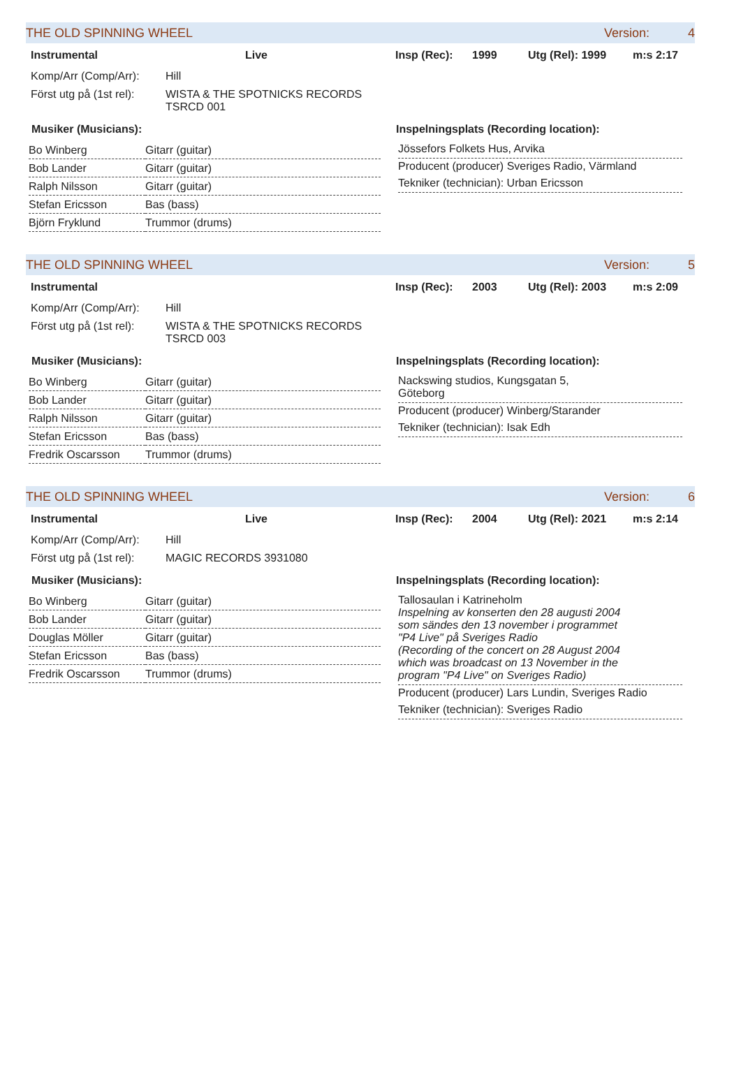THE OLD SPINNING WHEEL Version: 4
Instrumental Live Insp (Rec): 1999 Utg (Rel): 1999 m:s 2:17
Komp/Arr (Comp/Arr): Hill
Först utg på (1st rel): WISTA & THE SPOTNICKS RECORDS
TSRCD 001
Musiker (Musicians):
| Bo Winberg | Gitarr (guitar) |
| Bob Lander | Gitarr (guitar) |
| Ralph Nilsson | Gitarr (guitar) |
| Stefan Ericsson | Bas (bass) |
| Björn Fryklund | Trummor (drums) |
Inspelningsplats (Recording location):
Jössefors Folkets Hus, Arvika
Producent (producer) Sveriges Radio, Värmland
Tekniker (technician): Urban Ericsson
THE OLD SPINNING WHEEL Version: 5
Instrumental Insp (Rec): 2003 Utg (Rel): 2003 m:s 2:09
Komp/Arr (Comp/Arr): Hill
Först utg på (1st rel): WISTA & THE SPOTNICKS RECORDS
TSRCD 003
Musiker (Musicians):
| Bo Winberg | Gitarr (guitar) |
| Bob Lander | Gitarr (guitar) |
| Ralph Nilsson | Gitarr (guitar) |
| Stefan Ericsson | Bas (bass) |
| Fredrik Oscarsson | Trummor (drums) |
Inspelningsplats (Recording location):
Nackswing studios, Kungsgatan 5,
Göteborg
Producent (producer) Winberg/Starander
Tekniker (technician): Isak Edh
THE OLD SPINNING WHEEL Version: 6
Instrumental Live Insp (Rec): 2004 Utg (Rel): 2021 m:s 2:14
Komp/Arr (Comp/Arr): Hill
Först utg på (1st rel): MAGIC RECORDS 3931080
Musiker (Musicians):
| Bo Winberg | Gitarr (guitar) |
| Bob Lander | Gitarr (guitar) |
| Douglas Möller | Gitarr (guitar) |
| Stefan Ericsson | Bas (bass) |
| Fredrik Oscarsson | Trummor (drums) |
Inspelningsplats (Recording location):
Tallosaulan i Katrineholm
Inspelning av konserten den 28 augusti 2004 som sändes den 13 november i programmet "P4 Live" på Sveriges Radio
(Recording of the concert on 28 August 2004 which was broadcast on 13 November in the program "P4 Live" on Sveriges Radio)
Producent (producer) Lars Lundin, Sveriges Radio
Tekniker (technician): Sveriges Radio